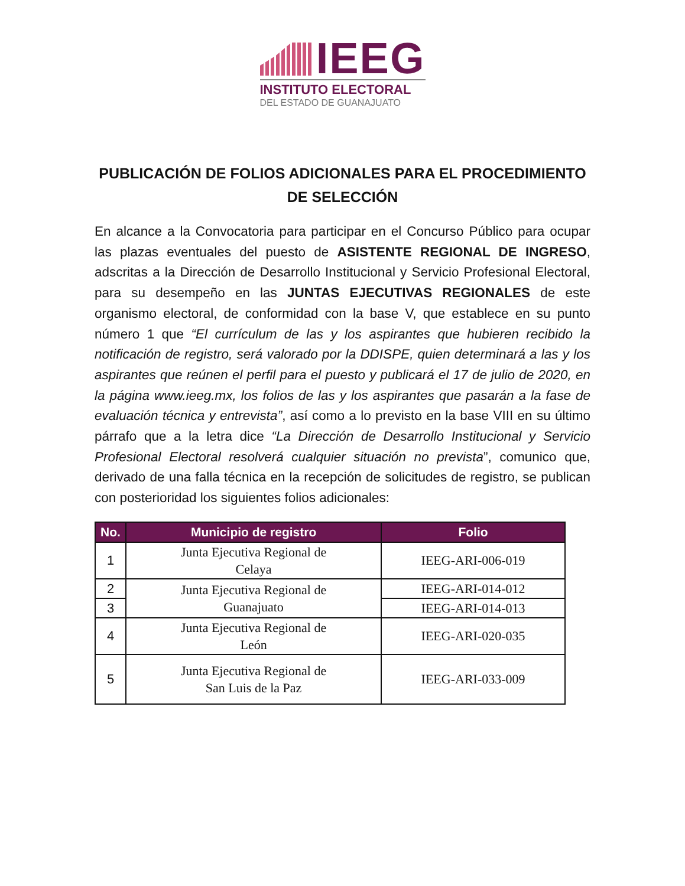IEEG
INSTITUTO ELECTORAL
DEL ESTADO DE GUANAJUATO
PUBLICACIÓN DE FOLIOS ADICIONALES PARA EL PROCEDIMIENTO DE SELECCIÓN
En alcance a la Convocatoria para participar en el Concurso Público para ocupar las plazas eventuales del puesto de ASISTENTE REGIONAL DE INGRESO, adscritas a la Dirección de Desarrollo Institucional y Servicio Profesional Electoral, para su desempeño en las JUNTAS EJECUTIVAS REGIONALES de este organismo electoral, de conformidad con la base V, que establece en su punto número 1 que “El currículum de las y los aspirantes que hubieren recibido la notificación de registro, será valorado por la DDISPE, quien determinará a las y los aspirantes que reúnen el perfil para el puesto y publicará el 17 de julio de 2020, en la página www.ieeg.mx, los folios de las y los aspirantes que pasarán a la fase de evaluación técnica y entrevista”, así como a lo previsto en la base VIII en su último párrafo que a la letra dice “La Dirección de Desarrollo Institucional y Servicio Profesional Electoral resolverá cualquier situación no prevista”, comunico que, derivado de una falla técnica en la recepción de solicitudes de registro, se publican con posterioridad los siguientes folios adicionales:
| No. | Municipio de registro | Folio |
| --- | --- | --- |
| 1 | Junta Ejecutiva Regional de Celaya | IEEG-ARI-006-019 |
| 2 | Junta Ejecutiva Regional de Guanajuato | IEEG-ARI-014-012 |
| 3 | | IEEG-ARI-014-013 |
| 4 | Junta Ejecutiva Regional de León | IEEG-ARI-020-035 |
| 5 | Junta Ejecutiva Regional de San Luis de la Paz | IEEG-ARI-033-009 |